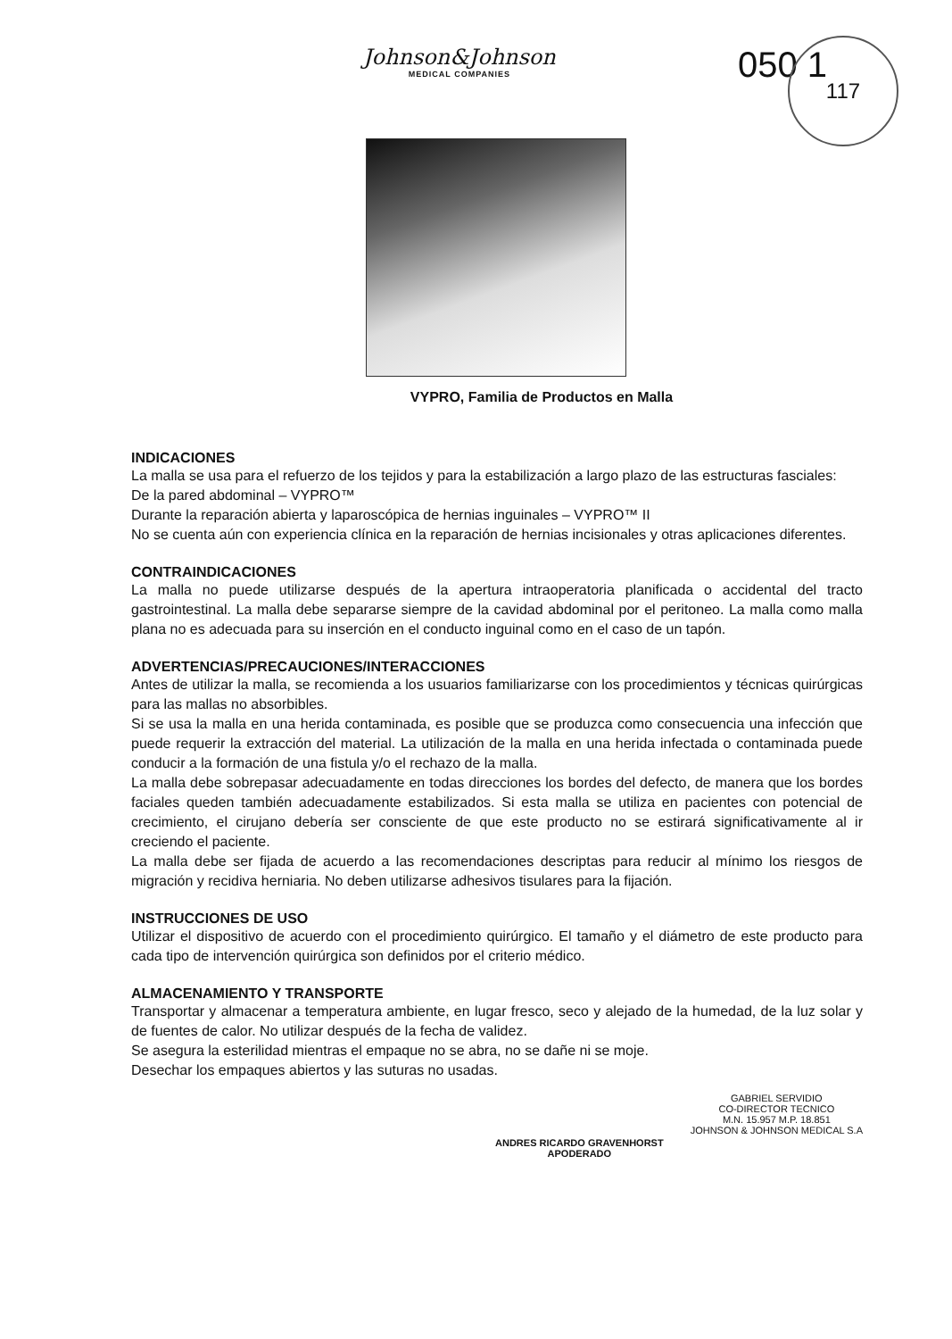Johnson&Johnson
MEDICAL COMPANIES
050 1
117
VYPRO, Familia de Productos en Malla
INDICACIONES
La malla se usa para el refuerzo de los tejidos y para la estabilización a largo plazo de las estructuras fasciales:
De la pared abdominal – VYPRO™
Durante la reparación abierta y laparoscópica de hernias inguinales – VYPRO™ II
No se cuenta aún con experiencia clínica en la reparación de hernias incisionales y otras aplicaciones diferentes.
CONTRAINDICACIONES
La malla no puede utilizarse después de la apertura intraoperatoria planificada o accidental del tracto gastrointestinal. La malla debe separarse siempre de la cavidad abdominal por el peritoneo. La malla como malla plana no es adecuada para su inserción en el conducto inguinal como en el caso de un tapón.
ADVERTENCIAS/PRECAUCIONES/INTERACCIONES
Antes de utilizar la malla, se recomienda a los usuarios familiarizarse con los procedimientos y técnicas quirúrgicas para las mallas no absorbibles.
Si se usa la malla en una herida contaminada, es posible que se produzca como consecuencia una infección que puede requerir la extracción del material. La utilización de la malla en una herida infectada o contaminada puede conducir a la formación de una fistula y/o el rechazo de la malla.
La malla debe sobrepasar adecuadamente en todas direcciones los bordes del defecto, de manera que los bordes faciales queden también adecuadamente estabilizados. Si esta malla se utiliza en pacientes con potencial de crecimiento, el cirujano debería ser consciente de que este producto no se estirará significativamente al ir creciendo el paciente.
La malla debe ser fijada de acuerdo a las recomendaciones descriptas para reducir al mínimo los riesgos de migración y recidiva herniaria. No deben utilizarse adhesivos tisulares para la fijación.
INSTRUCCIONES DE USO
Utilizar el dispositivo de acuerdo con el procedimiento quirúrgico. El tamaño y el diámetro de este producto para cada tipo de intervención quirúrgica son definidos por el criterio médico.
ALMACENAMIENTO Y TRANSPORTE
Transportar y almacenar a temperatura ambiente, en lugar fresco, seco y alejado de la humedad, de la luz solar y de fuentes de calor. No utilizar después de la fecha de validez.
Se asegura la esterilidad mientras el empaque no se abra, no se dañe ni se moje.
Desechar los empaques abiertos y las suturas no usadas.
ANDRES RICARDO GRAVENHORST
APODERADO
GABRIEL SERVIDIO
CO-DIRECTOR TECNICO
M.N. 15.957 M.P. 18.851
JOHNSON & JOHNSON MEDICAL S.A